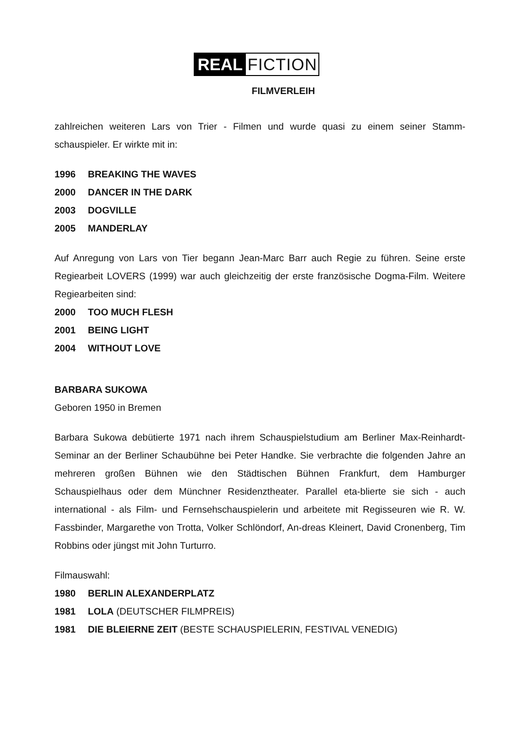REAL FICTION
FILMVERLEIH
zahlreichen weiteren Lars von Trier - Filmen und wurde quasi zu einem seiner Stamm-schauspieler. Er wirkte mit in:
1996 BREAKING THE WAVES
2000 DANCER IN THE DARK
2003 DOGVILLE
2005 MANDERLAY
Auf Anregung von Lars von Tier begann Jean-Marc Barr auch Regie zu führen. Seine erste Regiearbeit LOVERS (1999) war auch gleichzeitig der erste französische Dogma-Film. Weitere Regiearbeiten sind:
2000 TOO MUCH FLESH
2001 BEING LIGHT
2004 WITHOUT LOVE
BARBARA SUKOWA
Geboren 1950 in Bremen
Barbara Sukowa debütierte 1971 nach ihrem Schauspielstudium am Berliner Max-Reinhardt-Seminar an der Berliner Schaubühne bei Peter Handke. Sie verbrachte die folgenden Jahre an mehreren großen Bühnen wie den Städtischen Bühnen Frankfurt, dem Hamburger Schauspielhaus oder dem Münchner Residenztheater. Parallel eta-blierte sie sich - auch international - als Film- und Fernsehschauspielerin und arbeitete mit Regisseuren wie R. W. Fassbinder, Margarethe von Trotta, Volker Schlöndorf, An-dreas Kleinert, David Cronenberg, Tim Robbins oder jüngst mit John Turturro.
Filmauswahl:
1980 BERLIN ALEXANDERPLATZ
1981 LOLA (DEUTSCHER FILMPREIS)
1981 DIE BLEIERNE ZEIT (BESTE SCHAUSPIELERIN, FESTIVAL VENEDIG)